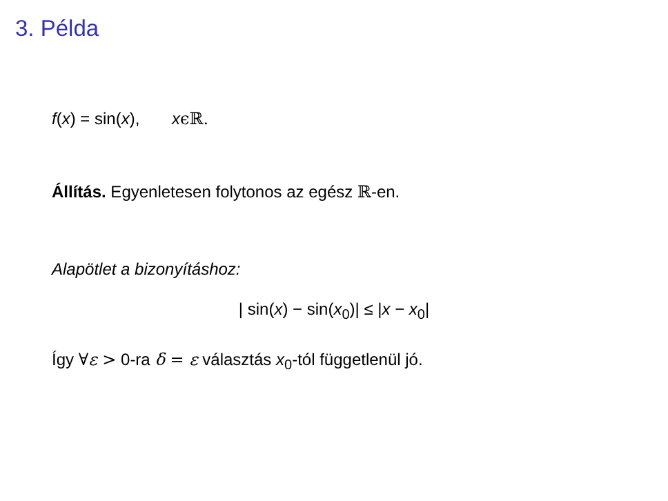3. Példa
f(x) = sin(x), xϵℝ.
Állítás. Egyenletesen folytonos az egész ℝ-en.
Alapötlet a bizonyításhoz:
| sin(x) − sin(x<sub>0</sub>)| ≤ |x − x<sub>0</sub>|
Így ∀ε > 0-ra δ = ε választás x<sub>0</sub>-tól függetlenül jó.